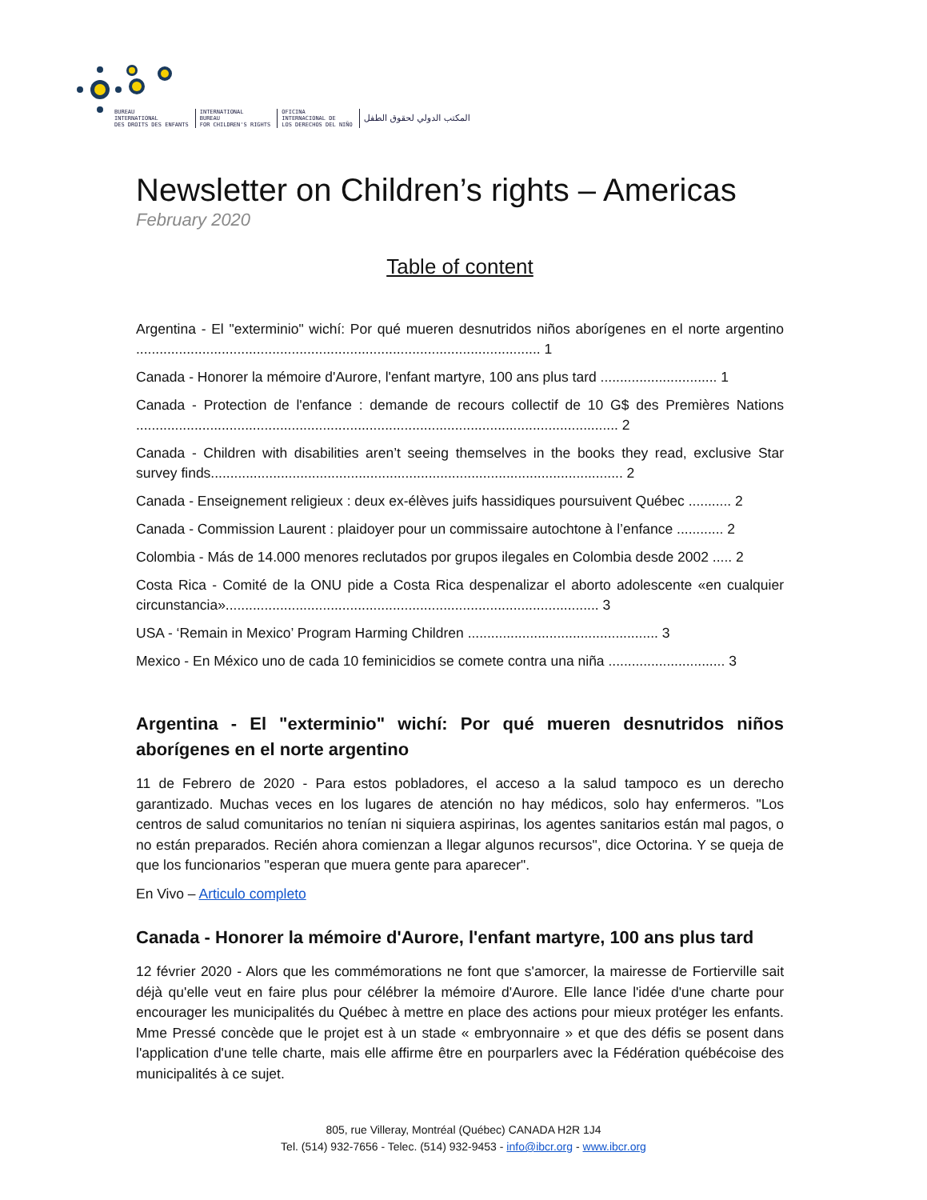BUREAU
INTERNATIONAL
DES DROITS DES ENFANTS
INTERNATIONAL
BUREAU
FOR CHILDREN'S RIGHTS
OFICINA
INTERNACIONAL DE
LOS DERECHOS DEL NIÑO
المكتب الدولي لحقوق الطفل
Newsletter on Children’s rights – Americas
February 2020
Table of content
Argentina - El "exterminio" wichí: Por qué mueren desnutridos niños aborígenes en el norte argentino ........................................................................................................ 1
Canada - Honorer la mémoire d'Aurore, l'enfant martyre, 100 ans plus tard .............................. 1
Canada - Protection de l'enfance : demande de recours collectif de 10 G$ des Premières Nations ............................................................................................................................ 2
Canada - Children with disabilities aren’t seeing themselves in the books they read, exclusive Star survey finds.......................................................................................................... 2
Canada - Enseignement religieux : deux ex-élèves juifs hassidiques poursuivent Québec ........... 2
Canada - Commission Laurent : plaidoyer pour un commissaire autochtone à l’enfance ............ 2
Colombia - Más de 14.000 menores reclutados por grupos ilegales en Colombia desde 2002 ..... 2
Costa Rica - Comité de la ONU pide a Costa Rica despenalizar el aborto adolescente «en cualquier circunstancia»................................................................................................ 3
USA - ‘Remain in Mexico’ Program Harming Children ................................................. 3
Mexico - En México uno de cada 10 feminicidios se comete contra una niña .............................. 3
Argentina - El "exterminio" wichí: Por qué mueren desnutridos niños aborígenes en el norte argentino
11 de Febrero de 2020 - Para estos pobladores, el acceso a la salud tampoco es un derecho garantizado. Muchas veces en los lugares de atención no hay médicos, solo hay enfermeros. "Los centros de salud comunitarios no tenían ni siquiera aspirinas, los agentes sanitarios están mal pagos, o no están preparados. Recién ahora comienzan a llegar algunos recursos", dice Octorina. Y se queja de que los funcionarios "esperan que muera gente para aparecer".
En Vivo – Articulo completo
Canada - Honorer la mémoire d'Aurore, l'enfant martyre, 100 ans plus tard
12 février 2020 - Alors que les commémorations ne font que s'amorcer, la mairesse de Fortierville sait déjà qu'elle veut en faire plus pour célébrer la mémoire d'Aurore. Elle lance l'idée d'une charte pour encourager les municipalités du Québec à mettre en place des actions pour mieux protéger les enfants. Mme Pressé concède que le projet est à un stade « embryonnaire » et que des défis se posent dans l'application d'une telle charte, mais elle affirme être en pourparlers avec la Fédération québécoise des municipalités à ce sujet.
805, rue Villeray, Montréal (Québec) CANADA H2R 1J4
Tel. (514) 932-7656 - Telec. (514) 932-9453 - info@ibcr.org - www.ibcr.org